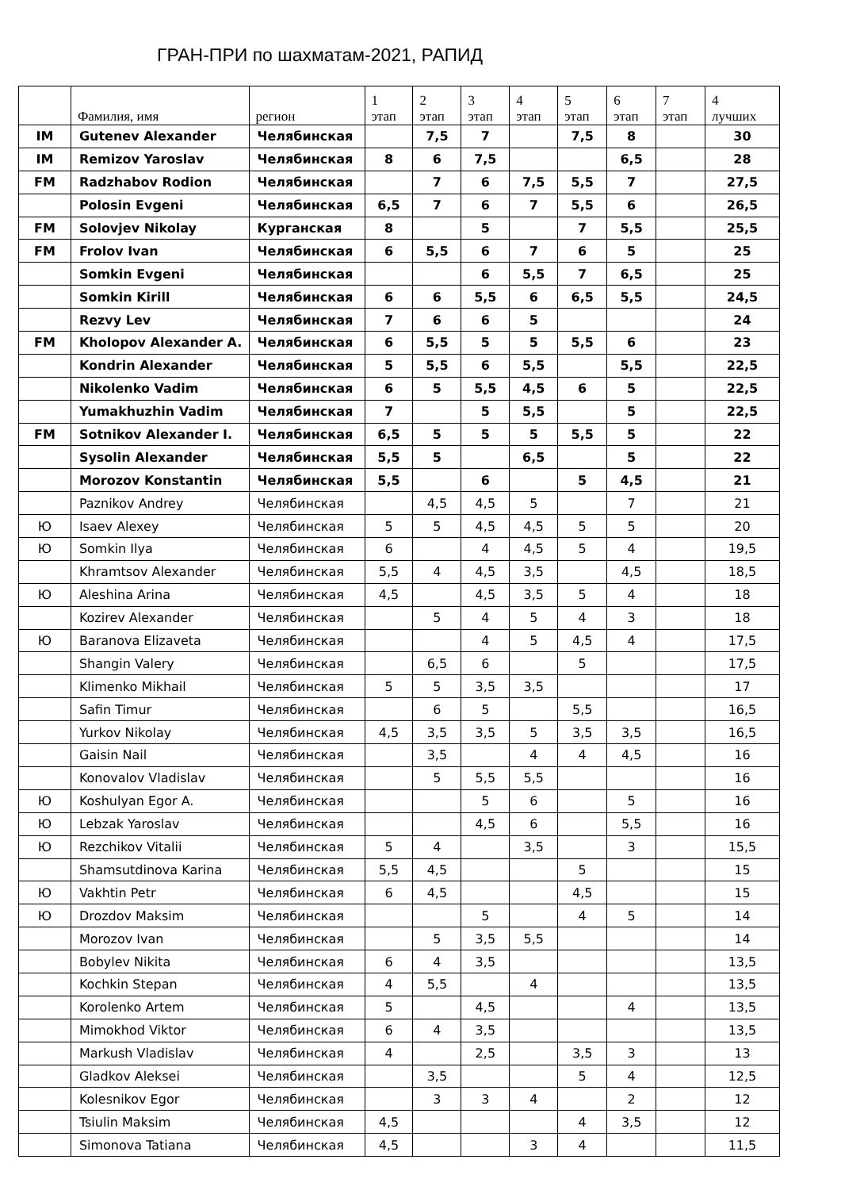ГРАН-ПРИ по шахматам-2021, РАПИД
| | Фамилия, имя | регион | 1 этап | 2 этап | 3 этап | 4 этап | 5 этап | 6 этап | 7 этап | 4 лучших |
| --- | --- | --- | --- | --- | --- | --- | --- | --- | --- | --- |
| IM | Gutenev Alexander | Челябинская | | 7,5 | 7 | | 7,5 | 8 | | 30 |
| IM | Remizov Yaroslav | Челябинская | 8 | 6 | 7,5 | | | 6,5 | | 28 |
| FM | Radzhabov Rodion | Челябинская | | 7 | 6 | 7,5 | 5,5 | 7 | | 27,5 |
| | Polosin Evgeni | Челябинская | 6,5 | 7 | 6 | 7 | 5,5 | 6 | | 26,5 |
| FM | Solovjev Nikolay | Курганская | 8 | | 5 | | 7 | 5,5 | | 25,5 |
| FM | Frolov Ivan | Челябинская | 6 | 5,5 | 6 | 7 | 6 | 5 | | 25 |
| | Somkin Evgeni | Челябинская | | | 6 | 5,5 | 7 | 6,5 | | 25 |
| | Somkin Kirill | Челябинская | 6 | 6 | 5,5 | 6 | 6,5 | 5,5 | | 24,5 |
| | Rezvy Lev | Челябинская | 7 | 6 | 6 | 5 | | | | 24 |
| FM | Kholopov Alexander A. | Челябинская | 6 | 5,5 | 5 | 5 | 5,5 | 6 | | 23 |
| | Kondrin Alexander | Челябинская | 5 | 5,5 | 6 | 5,5 | | 5,5 | | 22,5 |
| | Nikolenko Vadim | Челябинская | 6 | 5 | 5,5 | 4,5 | 6 | 5 | | 22,5 |
| | Yumakhuzhin Vadim | Челябинская | 7 | | 5 | 5,5 | | 5 | | 22,5 |
| FM | Sotnikov Alexander I. | Челябинская | 6,5 | 5 | 5 | 5 | 5,5 | 5 | | 22 |
| | Sysolin Alexander | Челябинская | 5,5 | 5 | | 6,5 | | 5 | | 22 |
| | Morozov Konstantin | Челябинская | 5,5 | | 6 | | 5 | 4,5 | | 21 |
| | Paznikov Andrey | Челябинская | | 4,5 | 4,5 | 5 | | 7 | | 21 |
| Ю | Isaev Alexey | Челябинская | 5 | 5 | 4,5 | 4,5 | 5 | 5 | | 20 |
| Ю | Somkin Ilya | Челябинская | 6 | | 4 | 4,5 | 5 | 4 | | 19,5 |
| | Khramtsov Alexander | Челябинская | 5,5 | 4 | 4,5 | 3,5 | | 4,5 | | 18,5 |
| Ю | Aleshina Arina | Челябинская | 4,5 | | 4,5 | 3,5 | 5 | 4 | | 18 |
| | Kozirev Alexander | Челябинская | | 5 | 4 | 5 | 4 | 3 | | 18 |
| Ю | Baranova Elizaveta | Челябинская | | | 4 | 5 | 4,5 | 4 | | 17,5 |
| | Shangin Valery | Челябинская | | 6,5 | 6 | | 5 | | | 17,5 |
| | Klimenko Mikhail | Челябинская | 5 | 5 | 3,5 | 3,5 | | | | 17 |
| | Safin Timur | Челябинская | | 6 | 5 | | 5,5 | | | 16,5 |
| | Yurkov Nikolay | Челябинская | 4,5 | 3,5 | 3,5 | 5 | 3,5 | 3,5 | | 16,5 |
| | Gaisin Nail | Челябинская | | 3,5 | | 4 | 4 | 4,5 | | 16 |
| | Konovalov Vladislav | Челябинская | | 5 | 5,5 | 5,5 | | | | 16 |
| Ю | Koshulyan Egor A. | Челябинская | | | 5 | 6 | | 5 | | 16 |
| Ю | Lebzak Yaroslav | Челябинская | | | 4,5 | 6 | | 5,5 | | 16 |
| Ю | Rezchikov Vitalii | Челябинская | 5 | 4 | | 3,5 | | 3 | | 15,5 |
| | Shamsutdinova Karina | Челябинская | 5,5 | 4,5 | | | 5 | | | 15 |
| Ю | Vakhtin Petr | Челябинская | 6 | 4,5 | | | 4,5 | | | 15 |
| Ю | Drozdov Maksim | Челябинская | | | 5 | | 4 | 5 | | 14 |
| | Morozov Ivan | Челябинская | | 5 | 3,5 | 5,5 | | | | 14 |
| | Bobylev Nikita | Челябинская | 6 | 4 | 3,5 | | | | | 13,5 |
| | Kochkin Stepan | Челябинская | 4 | 5,5 | | 4 | | | | 13,5 |
| | Korolenko Artem | Челябинская | 5 | | 4,5 | | | 4 | | 13,5 |
| | Mimokhod Viktor | Челябинская | 6 | 4 | 3,5 | | | | | 13,5 |
| | Markush Vladislav | Челябинская | 4 | | 2,5 | | 3,5 | 3 | | 13 |
| | Gladkov Aleksei | Челябинская | | 3,5 | | | 5 | 4 | | 12,5 |
| | Kolesnikov Egor | Челябинская | | 3 | 3 | 4 | | 2 | | 12 |
| | Tsiulin Maksim | Челябинская | 4,5 | | | | 4 | 3,5 | | 12 |
| | Simonova Tatiana | Челябинская | 4,5 | | | 3 | 4 | | | 11,5 |